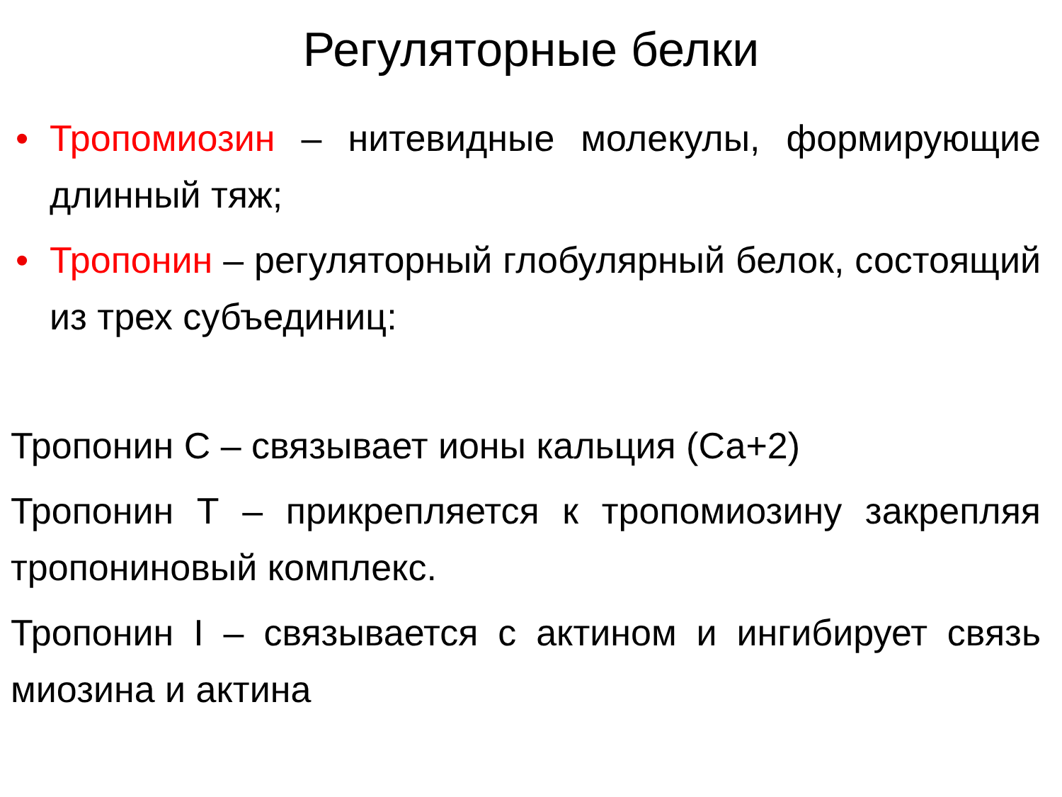Регуляторные белки
• Тропомиозин – нитевидные молекулы, формирующие длинный тяж;
• Тропонин – регуляторный глобулярный белок, состоящий из трех субъединиц:
Тропонин С – связывает ионы кальция (Са+2)
Тропонин Т – прикрепляется к тропомиозину закрепляя тропониновый комплекс.
Тропонин I – связывается с актином и ингибирует связь миозина и актина